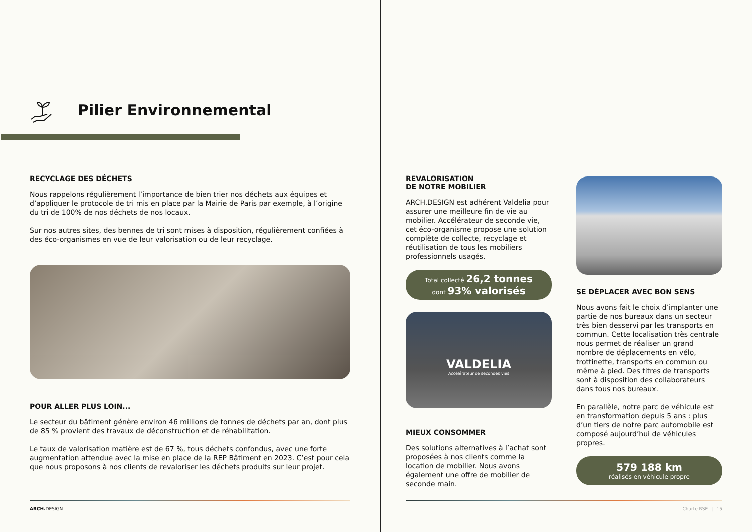Pilier Environnemental
RECYCLAGE DES DÉCHETS
Nous rappelons régulièrement l’importance de bien trier nos déchets aux équipes et d’appliquer le protocole de tri mis en place par la Mairie de Paris par exemple, à l’origine du tri de 100% de nos déchets de nos locaux.
Sur nos autres sites, des bennes de tri sont mises à disposition, régulièrement confiées à des éco-organismes en vue de leur valorisation ou de leur recyclage.
POUR ALLER PLUS LOIN...
Le secteur du bâtiment génère environ 46 millions de tonnes de déchets par an, dont plus de 85 % provient des travaux de déconstruction et de réhabilitation.
Le taux de valorisation matière est de 67 %, tous déchets confondus, avec une forte augmentation attendue avec la mise en place de la REP Bâtiment en 2023. C’est pour cela que nous proposons à nos clients de revaloriser les déchets produits sur leur projet.
ARCH. DESIGN
REVALORISATION
DE NOTRE MOBILIER
ARCH.DESIGN est adhérent Valdelia pour assurer une meilleure fin de vie au mobilier. Accélérateur de seconde vie, cet éco-organisme propose une solution complète de collecte, recyclage et réutilisation de tous les mobiliers professionnels usagés.
Total collecté 26,2 tonnes
dont 93% valorisés
VALDELIA
Accélérateur de secondes vies
MIEUX CONSOMMER
Des solutions alternatives à l’achat sont proposées à nos clients comme la location de mobilier. Nous avons également une offre de mobilier de seconde main.
SE DÉPLACER AVEC BON SENS
Nous avons fait le choix d’implanter une partie de nos bureaux dans un secteur très bien desservi par les transports en commun. Cette localisation très centrale nous permet de réaliser un grand nombre de déplacements en vélo, trottinette, transports en commun ou même à pied. Des titres de transports sont à disposition des collaborateurs dans tous nos bureaux.
En parallèle, notre parc de véhicule est en transformation depuis 5 ans : plus d’un tiers de notre parc automobile est composé aujourd’hui de véhicules propres.
579 188 km
réalisés en véhicule propre
Charte RSE | 15